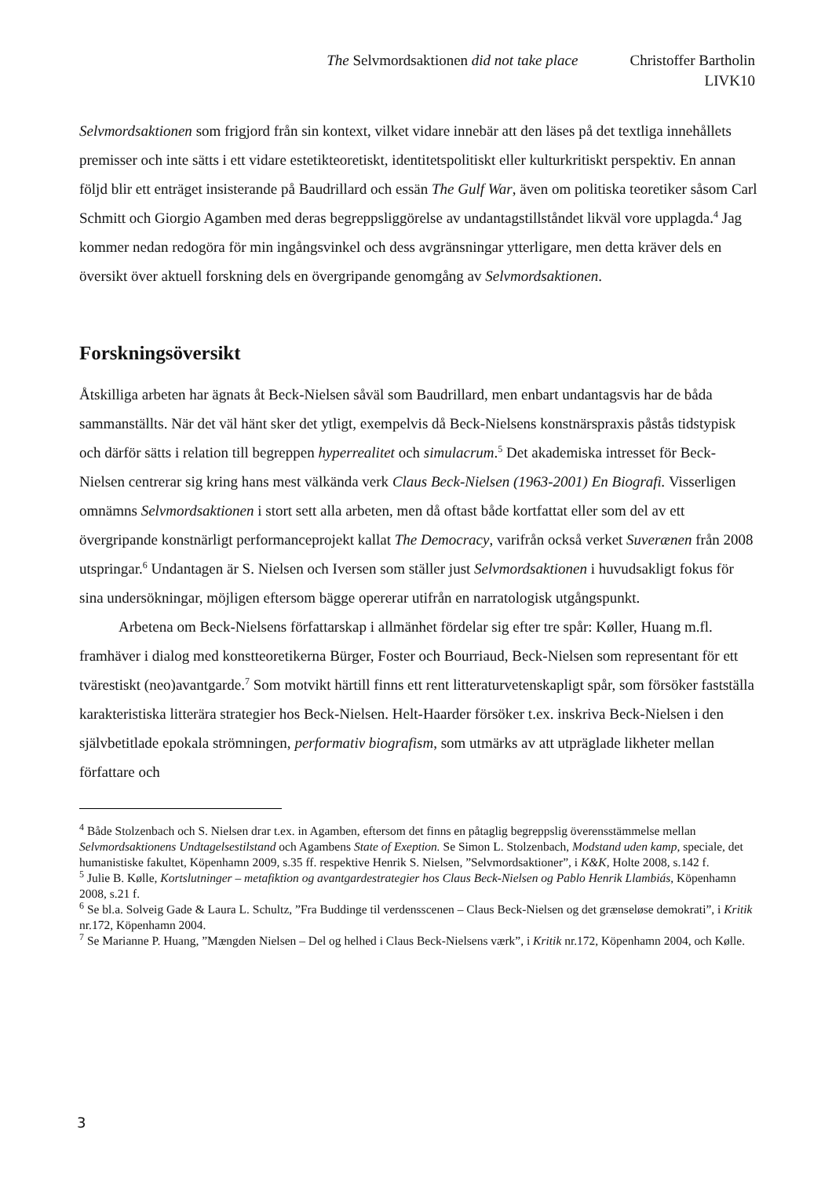The Selvmordsaktionen did not take place Christoffer Bartholin
LIVK10
Selvmordsaktionen som frigjord från sin kontext, vilket vidare innebär att den läses på det textliga innehållets premisser och inte sätts i ett vidare estetikteoretiskt, identitetspolitiskt eller kulturkritiskt perspektiv. En annan följd blir ett enträget insisterande på Baudrillard och essän The Gulf War, även om politiska teoretiker såsom Carl Schmitt och Giorgio Agamben med deras begreppsliggörelse av undantagstillståndet likväl vore upplagda.<sup>4</sup> Jag kommer nedan redogöra för min ingångsvinkel och dess avgränsningar ytterligare, men detta kräver dels en översikt över aktuell forskning dels en övergripande genomgång av Selvmordsaktionen.
Forskningsöversikt
Åtskilliga arbeten har ägnats åt Beck-Nielsen såväl som Baudrillard, men enbart undantagsvis har de båda sammanställts. När det väl hänt sker det ytligt, exempelvis då Beck-Nielsens konstnärspraxis påstås tidstypisk och därför sätts i relation till begreppen hyperrealitet och simulacrum.<sup>5</sup> Det akademiska intresset för Beck-Nielsen centrerar sig kring hans mest välkända verk Claus Beck-Nielsen (1963-2001) En Biografi. Visserligen omnämns Selvmordsaktionen i stort sett alla arbeten, men då oftast både kortfattat eller som del av ett övergripande konstnärligt performanceprojekt kallat The Democracy, varifrån också verket Suverænen från 2008 utspringar.<sup>6</sup> Undantagen är S. Nielsen och Iversen som ställer just Selvmordsaktionen i huvudsakligt fokus för sina undersökningar, möjligen eftersom bägge opererar utifrån en narratologisk utgångspunkt.
Arbetena om Beck-Nielsens författarskap i allmänhet fördelar sig efter tre spår: Køller, Huang m.fl. framhäver i dialog med konstteoretikerna Bürger, Foster och Bourriaud, Beck-Nielsen som representant för ett tvärestiskt (neo)avantgarde.<sup>7</sup> Som motvikt härtill finns ett rent litteraturvetenskapligt spår, som försöker fastställa karakteristiska litterära strategier hos Beck-Nielsen. Helt-Haarder försöker t.ex. inskriva Beck-Nielsen i den självbetitlade epokala strömningen, performativ biografism, som utmärks av att utpräglade likheter mellan författare och
<sup>4</sup> Både Stolzenbach och S. Nielsen drar t.ex. in Agamben, eftersom det finns en påtaglig begreppslig överensstämmelse mellan Selvmordsaktionens Undtagelsestilstand och Agambens State of Exeption. Se Simon L. Stolzenbach, Modstand uden kamp, speciale, det humanistiske fakultet, Köpenhamn 2009, s.35 ff. respektive Henrik S. Nielsen, ”Selvmordsaktioner”, i K&K, Holte 2008, s.142 f.
<sup>5</sup> Julie B. Kølle, Kortslutninger – metafiktion og avantgardestrategier hos Claus Beck-Nielsen og Pablo Henrik Llambiás, Köpenhamn 2008, s.21 f.
<sup>6</sup> Se bl.a. Solveig Gade & Laura L. Schultz, ”Fra Buddinge til verdensscenen – Claus Beck-Nielsen og det grænseløse demokrati”, i Kritik nr.172, Köpenhamn 2004.
<sup>7</sup> Se Marianne P. Huang, ”Mængden Nielsen – Del og helhed i Claus Beck-Nielsens værk”, i Kritik nr.172, Köpenhamn 2004, och Kølle.
3